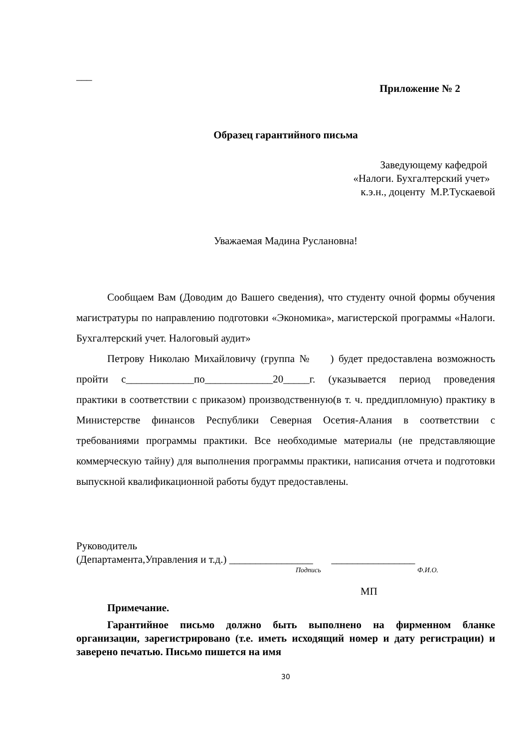___
Приложение № 2
Образец гарантийного письма
Заведующему кафедрой
«Налоги. Бухгалтерский учет»
к.э.н., доценту М.Р.Тускаевой
Уважаемая Мадина Руслановна!
Сообщаем Вам (Доводим до Вашего сведения), что студенту очной формы обучения магистратуры по направлению подготовки «Экономика», магистерской программы «Налоги. Бухгалтерский учет. Налоговый аудит»
Петрову Николаю Михайловичу (группа № ) будет предоставлена возможность пройти с_____________по_____________20_____г. (указывается период проведения практики в соответствии с приказом) производственную(в т. ч. преддипломную) практику в Министерстве финансов Республики Северная Осетия-Алания в соответствии с требованиями программы практики. Все необходимые материалы (не представляющие коммерческую тайну) для выполнения программы практики, написания отчета и подготовки выпускной квалификационной работы будут предоставлены.
Руководитель
(Департамента,Управления и т.д.) ________________ ________________
Подпись Ф.И.О.
МП
Примечание.
Гарантийное письмо должно быть выполнено на фирменном бланке организации, зарегистрировано (т.е. иметь исходящий номер и дату регистрации) и заверено печатью. Письмо пишется на имя
30